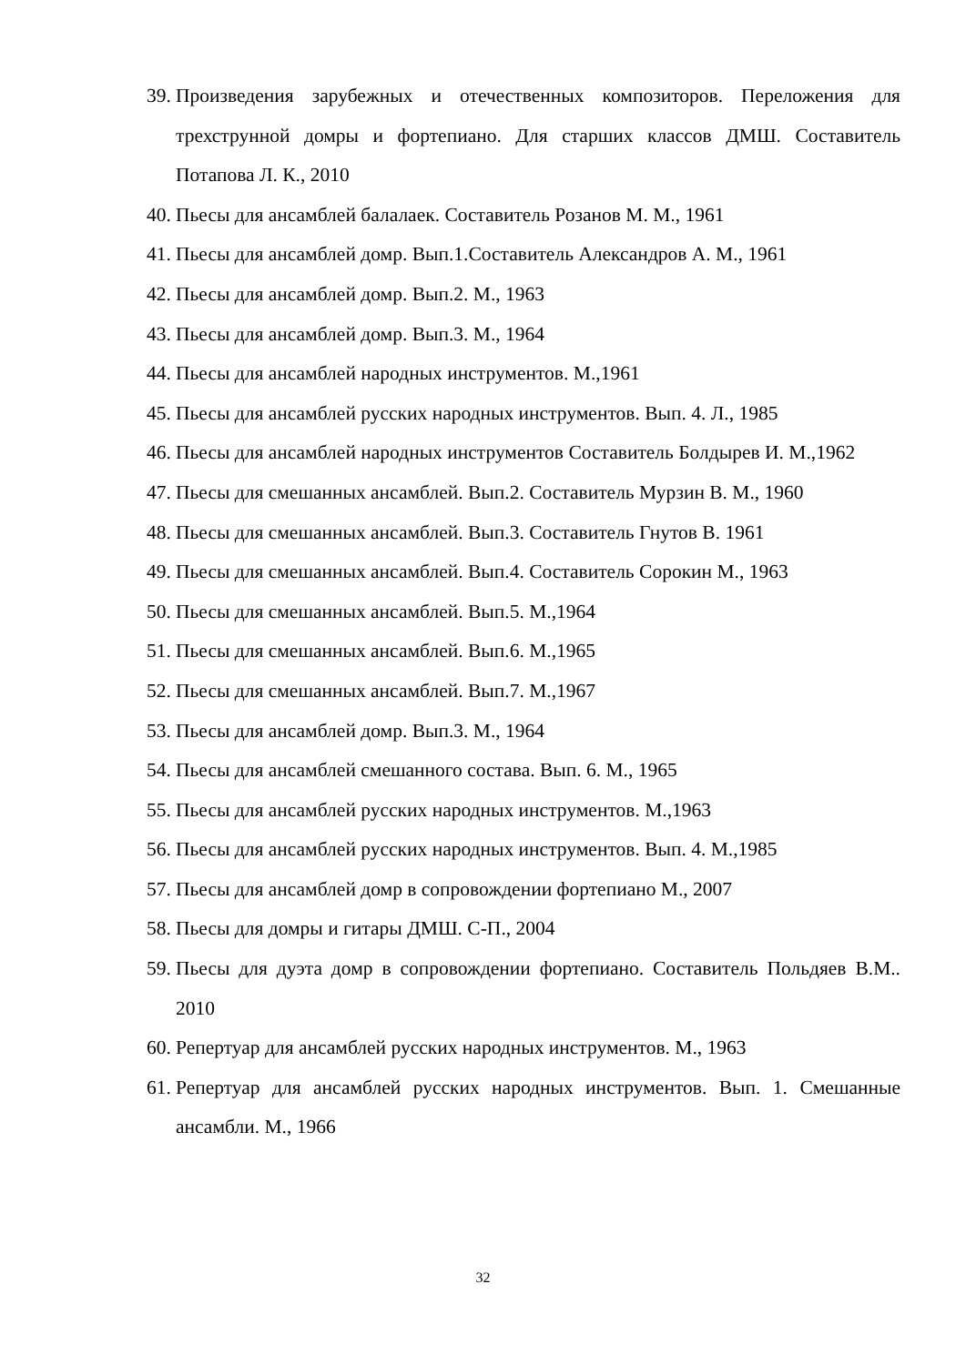39. Произведения зарубежных и отечественных композиторов. Переложения для трехструнной домры и фортепиано. Для старших классов ДМШ. Составитель Потапова Л. К., 2010
40. Пьесы для ансамблей балалаек. Составитель Розанов М. М., 1961
41. Пьесы для ансамблей домр. Вып.1.Составитель Александров А. М., 1961
42. Пьесы для ансамблей домр. Вып.2. М., 1963
43. Пьесы для ансамблей домр. Вып.3. М., 1964
44. Пьесы для ансамблей народных инструментов. М.,1961
45. Пьесы для ансамблей русских народных инструментов. Вып. 4. Л., 1985
46. Пьесы для ансамблей народных инструментов Составитель Болдырев И. М.,1962
47. Пьесы для смешанных ансамблей. Вып.2. Составитель Мурзин В. М., 1960
48. Пьесы для смешанных ансамблей. Вып.3. Составитель Гнутов В. 1961
49. Пьесы для смешанных ансамблей. Вып.4. Составитель Сорокин М., 1963
50. Пьесы для смешанных ансамблей. Вып.5. М.,1964
51. Пьесы для смешанных ансамблей. Вып.6. М.,1965
52. Пьесы для смешанных ансамблей. Вып.7. М.,1967
53. Пьесы для ансамблей домр. Вып.3. М., 1964
54. Пьесы для ансамблей смешанного состава. Вып. 6. М., 1965
55. Пьесы для ансамблей русских народных инструментов. М.,1963
56. Пьесы для ансамблей русских народных инструментов. Вып. 4. М.,1985
57. Пьесы для ансамблей домр в сопровождении фортепиано М., 2007
58. Пьесы для домры и гитары ДМШ. С-П., 2004
59. Пьесы для дуэта домр в сопровождении фортепиано. Составитель Польдяев В.М.. 2010
60. Репертуар для ансамблей русских народных инструментов. М., 1963
61. Репертуар для ансамблей русских народных инструментов. Вып. 1. Смешанные ансамбли. М., 1966
32